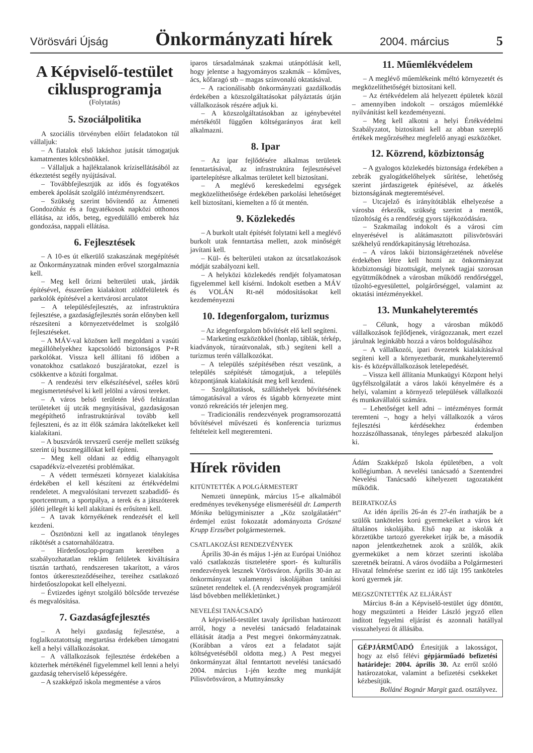Vörösvári Újság Önkormányzati hírek 2004. március 5
A Képviselő-testület ciklusprogramja
(Folytatás)
5. Szociálpolitika
A szociális törvényben előírt feladatokon túl vállaljuk:
– A fiatalok első lakáshoz jutását támogatjuk kamatmentes kölcsönökkel.
– Vállaljuk a hajléktalanok krízisellátásából az étkeztetést segély nyújtásával.
– Továbbfejlesztjük az idős és fogyatékos emberek ápolását szolgáló intézményrendszert.
– Szükség szerint bővítendő az Átmeneti Gondozóház és a fogyatékosok napközi otthonos ellátása, az idős, beteg, egyedülálló emberek ház gondozása, nappali ellátása.
6. Fejlesztések
– A 10-es út elkerülő szakaszának megépítését az Önkormányzatnak minden erővel szorgalmaznia kell.
– Meg kell őrizni belterületi utak, járdák építésével, ésszerűen kialakított zöldfelületek és parkolók építésével a kertvárosi arculatot
– A településfejlesztés, az infrastruktúra fejlesztése, a gazdaságfejlesztés során előnyben kell részesíteni a környezetvédelmet is szolgáló fejlesztéseket.
– A MÁV-val közösen kell megoldani a vasúti megállóhelyekhez kapcsolódó biztonságos P+R parkolókat. Vissza kell állítani fő időben a vonatokhoz csatlakozó buszjáratokat, ezzel is csökkentve a közúti forgalmat.
– A rendezési terv elkészítésével, széles körű megismertetésével ki kell jelölni a városi tereket.
– A város belső területén lévő feltáratlan területeket új utcák megnyitásával, gazdaságosan megépíthető infrastruktúrával tovább kell fejleszteni, és az itt élők számára lakótelkeket kell kialakítani.
– A buszvárók tervszerű cseréje mellett szükség szerint új buszmegállókat kell építeni.
– Meg kell oldani az eddig elhanyagolt csapadékvíz-elvezetési problémákat.
– A védett természeti környezet kialakítása érdekében el kell készíteni az értékvédelmi rendeletet. A megvalósítani tervezett szabadidő- és sportcentrum, a sportpálya, a terek és a játszóterek jóléti jellegét ki kell alakítani és erősíteni kell.
– A tavak környékének rendezését el kell kezdeni.
– Ösztönözni kell az ingatlanok tényleges rákötését a csatornahálózatra.
– Hirdetőoszlop-program keretében a szabályozhatatlan reklám felületek kiváltására tisztán tartható, rendszeresen takarított, a város fontos útkereszteződéseihez, tereihez csatlakozó hirdetőoszlopokat kell elhelyezni.
– Évtizedes igényt szolgáló bölcsőde tervezése és megvalósítása.
7. Gazdaságfejlesztés
– A helyi gazdaság fejlesztése, a foglalkoztatottság megtartása érdekében támogatni kell a helyi vállalkozásokat.
– A vállalkozások fejlesztése érdekében a közterhek mértékénél figyelemmel kell lenni a helyi gazdaság teherviselő képességére.
– A szakképző iskola megmentése a város
iparos társadalmának szakmai utánpótlását kell, hogy jelentse a hagyományos szakmák – kőműves, ács, kőfaragó stb – magas színvonalú oktatásával.
– A racionálisabb önkormányzati gazdálkodás érdekében a közszolgáltatásokat pályáztatás útján vállalkozások részére adjuk ki.
– A közszolgáltatásokban az igénybevétel mértékétől függően költségarányos árat kell alkalmazni.
8. Ipar
– Az ipar fejlődésére alkalmas területek fenntartásával, az infrastruktúra fejlesztésével ipartelepítésre alkalmas területet kell biztosítani.
– A meglévő kereskedelmi egységek megközelíthetősége érdekében parkolási lehetőséget kell biztosítani, kiemelten a fő út mentén.
9. Közlekedés
– A burkolt utalt építését folytatni kell a meglévő burkolt utak fenntartása mellett, azok minőségét javítani kell.
– Kül- és belterületi utakon az útcsatlakozások módját szabályozni kell.
– A helyközi közlekedés rendjét folyamatosan figyelemmel kell kísérni. Indokolt esetben a MÁV és VOLÁN Rt-nél módosításokat kell kezdeményezni
10. Idegenforgalom, turizmus
– Az idegenforgalom bővítését elő kell segíteni.
– Marketing eszközökkel (honlap, táblák, térkép, kiadványok, túraútvonalak, stb.) segíteni kell a turizmus terén vállalkozókat.
– A település szépítésében részt veszünk, a település szépítését támogatjuk, a település központjának kialakítását meg kell kezdeni.
– Szolgáltatások, szálláshelyek bővítésének támogatásával a város és tágabb környezete mint vonzó rekreációs tér jelenjen meg.
– Tradicionális rendezvények programsorozattá bővítésével művészeti és konferencia turizmus feltételeit kell megteremteni.
11. Műemlékvédelem
– A meglévő műemlékeink méltó környezetét és megközelíthetőségét biztosítani kell.
– Az értékvédelem alá helyezett épületek közül – amennyiben indokolt – országos műemlékké nyilvánítást kell kezdeményezni.
– Meg kell alkotni a helyi Értékvédelmi Szabályzatot, biztosítani kell az abban szereplő értékek megőrzéséhez megfelelő anyagi eszközöket.
12. Közrend, közbiztonság
– A gyalogos közlekedés biztonsága érdekében a zebrák gyalogátkelőhelyek sűrítése, lehetőség szerint járdaszigetek építésével, az átkelés biztonságának megteremtésével.
– Utcajelző és irányítótáblák elhelyezése a városba érkezők, szükség szerint a mentők, tűzoltóság és a rendőrség gyors tájékozódására.
– Szakmailag indokolt és a városi cím elnyerésével is alátámasztott pilisvörösvári székhelyű rendőrkapitányság létrehozása.
– A város lakói biztonságérzetének növelése érdekében létre kell hozni az önkormányzat közbiztonsági bizottságát, melynek tagjai szorosan együttműködnek a városban működő rendőrséggel, tűzoltó-egyesülettel, polgárőrséggel, valamint az oktatási intézményekkel.
13. Munkahelyteremtés
– Célunk, hogy a városban működő vállalkozások fejlődjenek, virágozzanak, mert ezzel járulnak leginkább hozzá a város boldogulásához
– A vállalkozói, ipari övezetek kialakításával segíteni kell a környezetbarát, munkahelyteremtő kis- és középvállalkozások letelepedését.
– Vissza kell állítania Munkaügyi Központ helyi ügyfélszolgálatát a város lakói kényelmére és a helyi, valamint a környező települések vállalkozói és munkavállalói számára.
– Lehetőséget kell adni – intézményes formát teremteni –, hogy a helyi vállalkozók a város fejlesztési kérdésekhez érdemben hozzászólhassanak, tényleges párbeszéd alakuljon ki.
Hírek röviden
KITÜNTETTÉK A POLGÁRMESTERT
Nemzeti ünnepünk, március 15-e alkalmából eredményes tevékenysége elismeréséül dr. Lamperth Mónika belügyminiszter a „Köz szolgálatáért” érdemjel ezüst fokozatát adományozta Grószné Krupp Erzsébet polgármesternek.
CSATLAKOZÁSI RENDEZVÉNYEK
Április 30-án és május 1-jén az Európai Unióhoz való csatlakozás tiszteletére sport- és kulturális rendezvények lesznek Vörösváron. Április 30-án az önkormányzat valamennyi iskolájában tanítási szünetet rendeltek el. (A rendezvények programjáról lásd bővebben mellékletünket.)
NEVELÉSI TANÁCSADÓ
A képviselő-testület tavaly áprilisban határozott arról, hogy a nevelési tanácsadó feladatainak ellátását átadja a Pest megyei önkormányzatnak. (Korábban a város ezt a feladatot saját költségvetéséből oldotta meg.) A Pest megyei önkormányzat által fenntartott nevelési tanácsadó 2004. március 1-jén kezdte meg munkáját Pilisvörösváron, a Muttnyánszky
Ádám Szakképző Iskola épületében, a volt kollégiumban. A nevelési tanácsadó a Szentendrei Nevelési Tanácsadó kihelyezett tagozataként működik.
BEIRATKOZÁS
Az idén április 26-án és 27-én írathatják be a szülők tanköteles korú gyermekeiket a város két általános iskolájába. Első nap az iskolák a körzetükbe tartozó gyerekeket írják be, a második napon jelentkezhetnek azok a szülők, akik gyermeküket a nem körzet szerinti iskolába szeretnék beíratni. A város óvodáiba a Polgármesteri Hivatal felmérése szerint ez idő tájt 195 tanköteles korú gyermek jár.
MEGSZÜNTETTÉK AZ ELJÁRÁST
Március 8-án a Képviselő-testület úgy döntött, hogy megszünteti a Heider László jegyző ellen indított fegyelmi eljárást és azonnali hatállyal visszahelyezi őt állásába.
GÉPJÁRMŰADÓ Értesítjük a lakosságot, hogy az első félévi gépjárműadó befizetési határideje: 2004. április 30. Az erről szóló határozatokat, valamint a befizetési csekkeket kézbesítjük.
Bolláné Bognár Margit gazd. osztályvez.